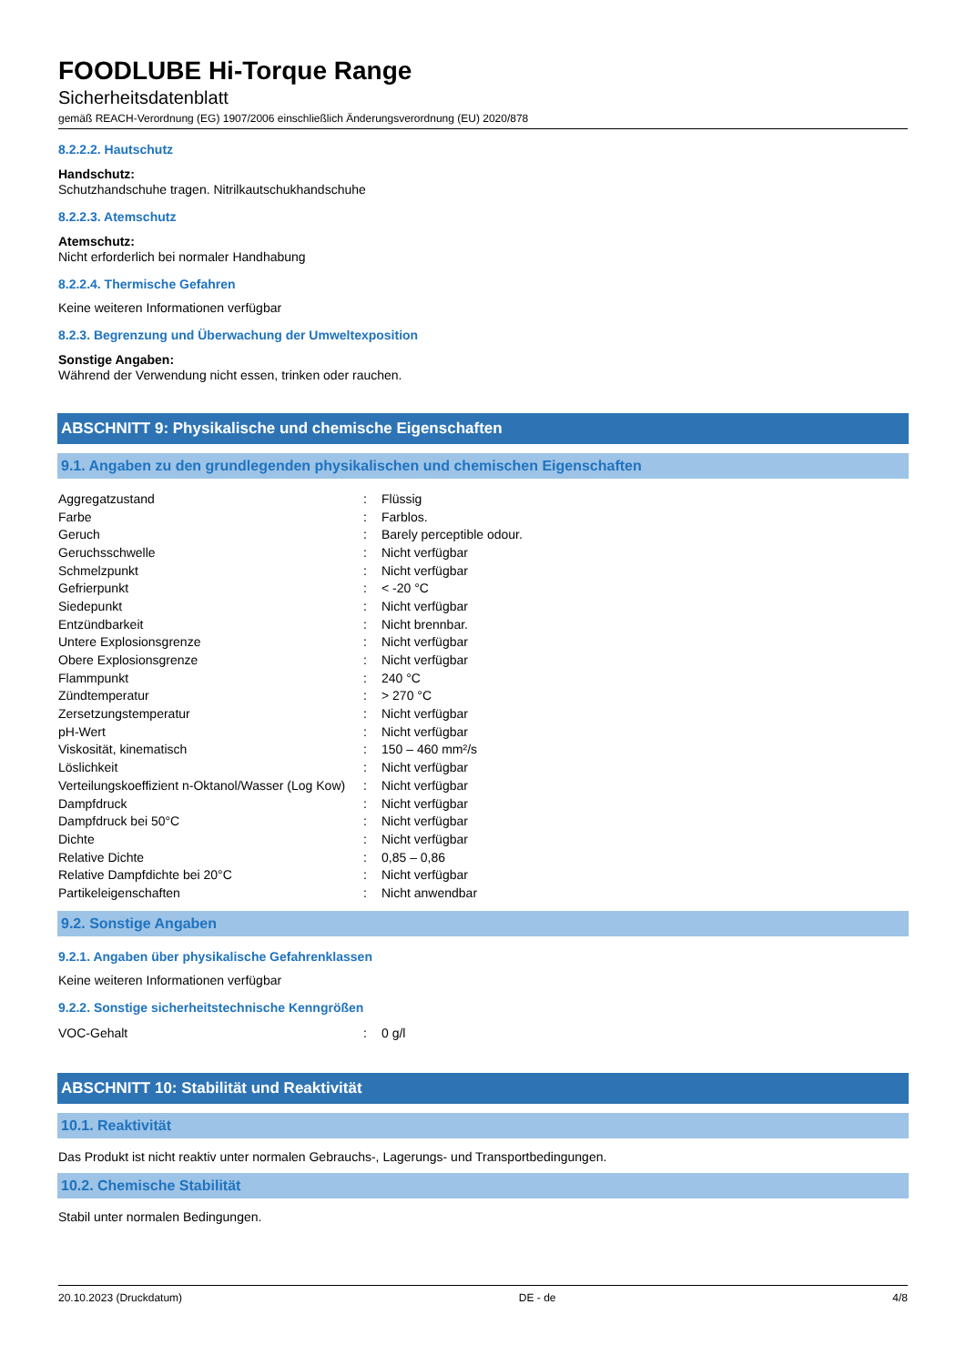FOODLUBE Hi-Torque Range
Sicherheitsdatenblatt
gemäß REACH-Verordnung (EG) 1907/2006 einschließlich Änderungsverordnung (EU) 2020/878
8.2.2.2. Hautschutz
Handschutz:
Schutzhandschuhe tragen. Nitrilkautschukhandschuhe
8.2.2.3. Atemschutz
Atemschutz:
Nicht erforderlich bei normaler Handhabung
8.2.2.4. Thermische Gefahren
Keine weiteren Informationen verfügbar
8.2.3. Begrenzung und Überwachung der Umweltexposition
Sonstige Angaben:
Während der Verwendung nicht essen, trinken oder rauchen.
ABSCHNITT 9: Physikalische und chemische Eigenschaften
9.1. Angaben zu den grundlegenden physikalischen und chemischen Eigenschaften
| Aggregatzustand | : | Flüssig |
| Farbe | : | Farblos. |
| Geruch | : | Barely perceptible odour. |
| Geruchsschwelle | : | Nicht verfügbar |
| Schmelzpunkt | : | Nicht verfügbar |
| Gefrierpunkt | : | < -20 °C |
| Siedepunkt | : | Nicht verfügbar |
| Entzündbarkeit | : | Nicht brennbar. |
| Untere Explosionsgrenze | : | Nicht verfügbar |
| Obere Explosionsgrenze | : | Nicht verfügbar |
| Flammpunkt | : | 240 °C |
| Zündtemperatur | : | > 270 °C |
| Zersetzungstemperatur | : | Nicht verfügbar |
| pH-Wert | : | Nicht verfügbar |
| Viskosität, kinematisch | : | 150 – 460 mm²/s |
| Löslichkeit | : | Nicht verfügbar |
| Verteilungskoeffizient n-Oktanol/Wasser (Log Kow) | : | Nicht verfügbar |
| Dampfdruck | : | Nicht verfügbar |
| Dampfdruck bei 50°C | : | Nicht verfügbar |
| Dichte | : | Nicht verfügbar |
| Relative Dichte | : | 0,85 – 0,86 |
| Relative Dampfdichte bei 20°C | : | Nicht verfügbar |
| Partikeleigenschaften | : | Nicht anwendbar |
9.2. Sonstige Angaben
9.2.1. Angaben über physikalische Gefahrenklassen
Keine weiteren Informationen verfügbar
9.2.2. Sonstige sicherheitstechnische Kenngrößen
| VOC-Gehalt | : | 0 g/l |
ABSCHNITT 10: Stabilität und Reaktivität
10.1. Reaktivität
Das Produkt ist nicht reaktiv unter normalen Gebrauchs-, Lagerungs- und Transportbedingungen.
10.2. Chemische Stabilität
Stabil unter normalen Bedingungen.
20.10.2023 (Druckdatum) DE - de 4/8